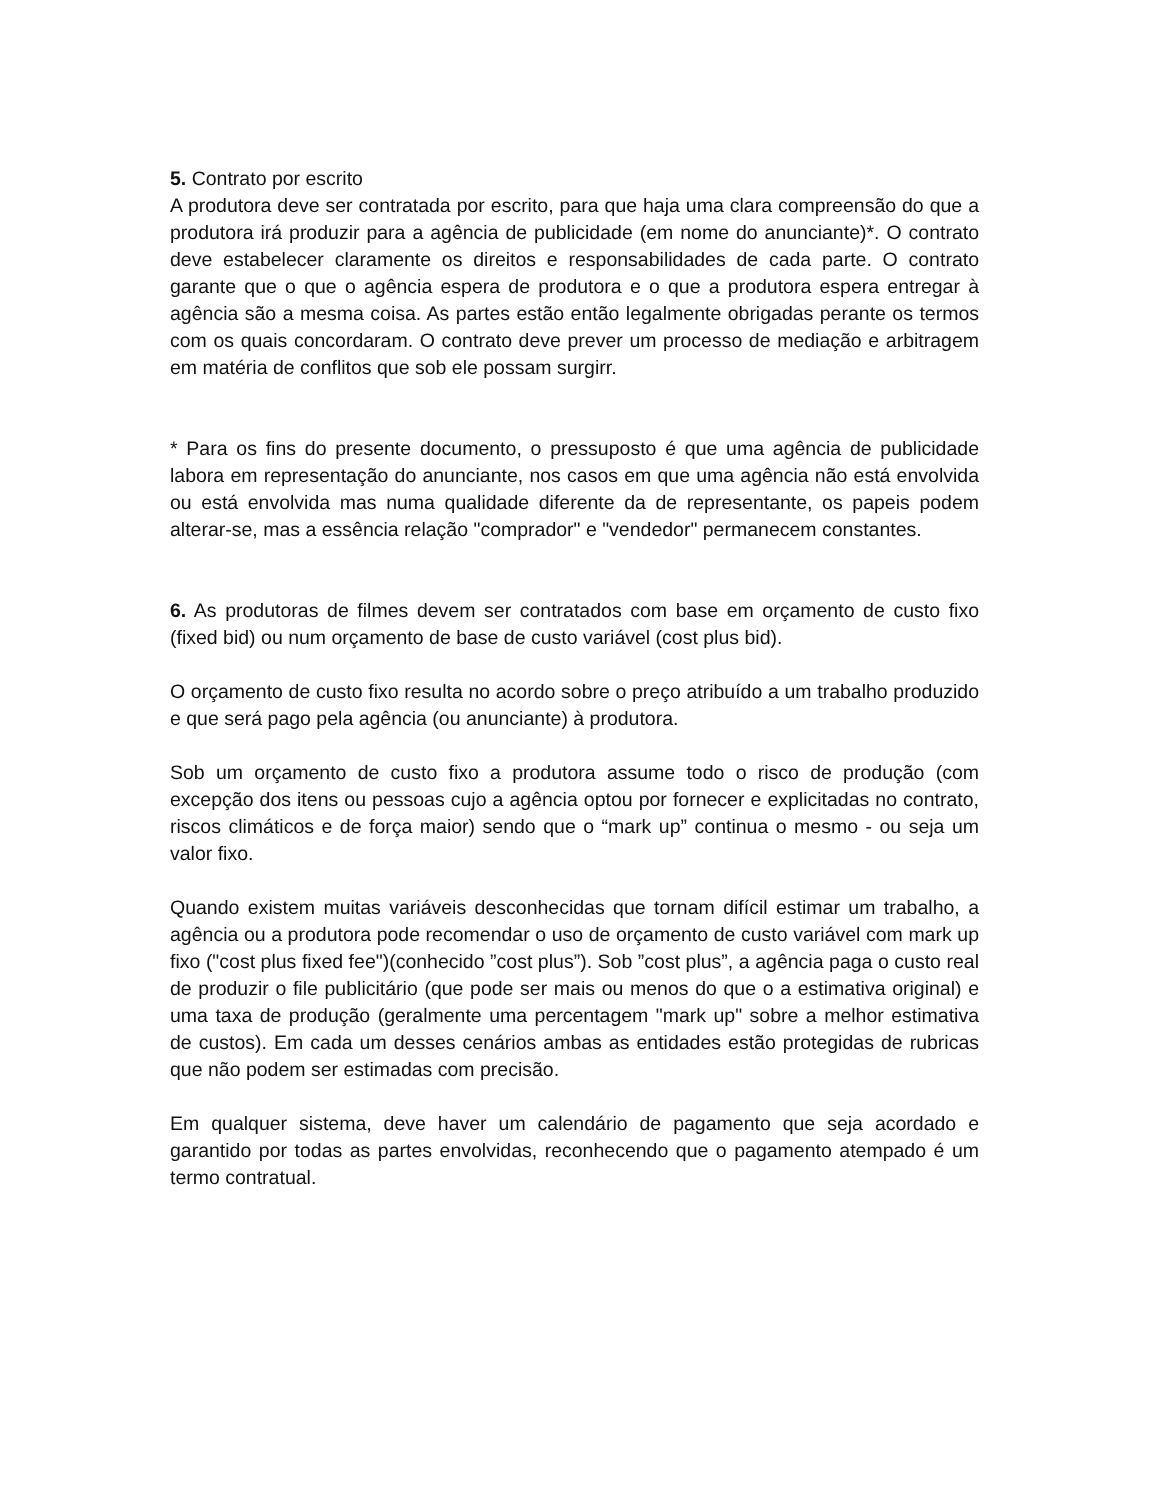5. Contrato por escrito
A produtora deve ser contratada por escrito, para que haja uma clara compreensão do que a produtora irá produzir para a agência de publicidade (em nome do anunciante)*. O contrato deve estabelecer claramente os direitos e responsabilidades de cada parte. O contrato garante que o que o agência espera de produtora e o que a produtora espera entregar à agência são a mesma coisa. As partes estão então legalmente obrigadas perante os termos com os quais concordaram. O contrato deve prever um processo de mediação e arbitragem em matéria de conflitos que sob ele possam surgirr.
* Para os fins do presente documento, o pressuposto é que uma agência de publicidade labora em representação do anunciante, nos casos em que uma agência não está envolvida ou está envolvida mas numa qualidade diferente da de representante, os papeis podem alterar-se, mas a essência relação "comprador" e "vendedor" permanecem constantes.
6. As produtoras de filmes devem ser contratados com base em orçamento de custo fixo (fixed bid) ou num orçamento de base de custo variável (cost plus bid).
O orçamento de custo fixo resulta no acordo sobre o preço atribuído a um trabalho produzido e que será pago pela agência (ou anunciante) à produtora.
Sob um orçamento de custo fixo a produtora assume todo o risco de produção (com excepção dos itens ou pessoas cujo a agência optou por fornecer e explicitadas no contrato, riscos climáticos e de força maior) sendo que o “mark up” continua o mesmo - ou seja um valor fixo.
Quando existem muitas variáveis desconhecidas que tornam difícil estimar um trabalho, a agência ou a produtora pode recomendar o uso de orçamento de custo variável com mark up fixo ("cost plus fixed fee")(conhecido ”cost plus”). Sob ”cost plus”, a agência paga o custo real de produzir o file publicitário (que pode ser mais ou menos do que o a estimativa original) e uma taxa de produção (geralmente uma percentagem "mark up" sobre a melhor estimativa de custos). Em cada um desses cenários ambas as entidades estão protegidas de rubricas que não podem ser estimadas com precisão.
Em qualquer sistema, deve haver um calendário de pagamento que seja acordado e garantido por todas as partes envolvidas, reconhecendo que o pagamento atempado é um termo contratual.